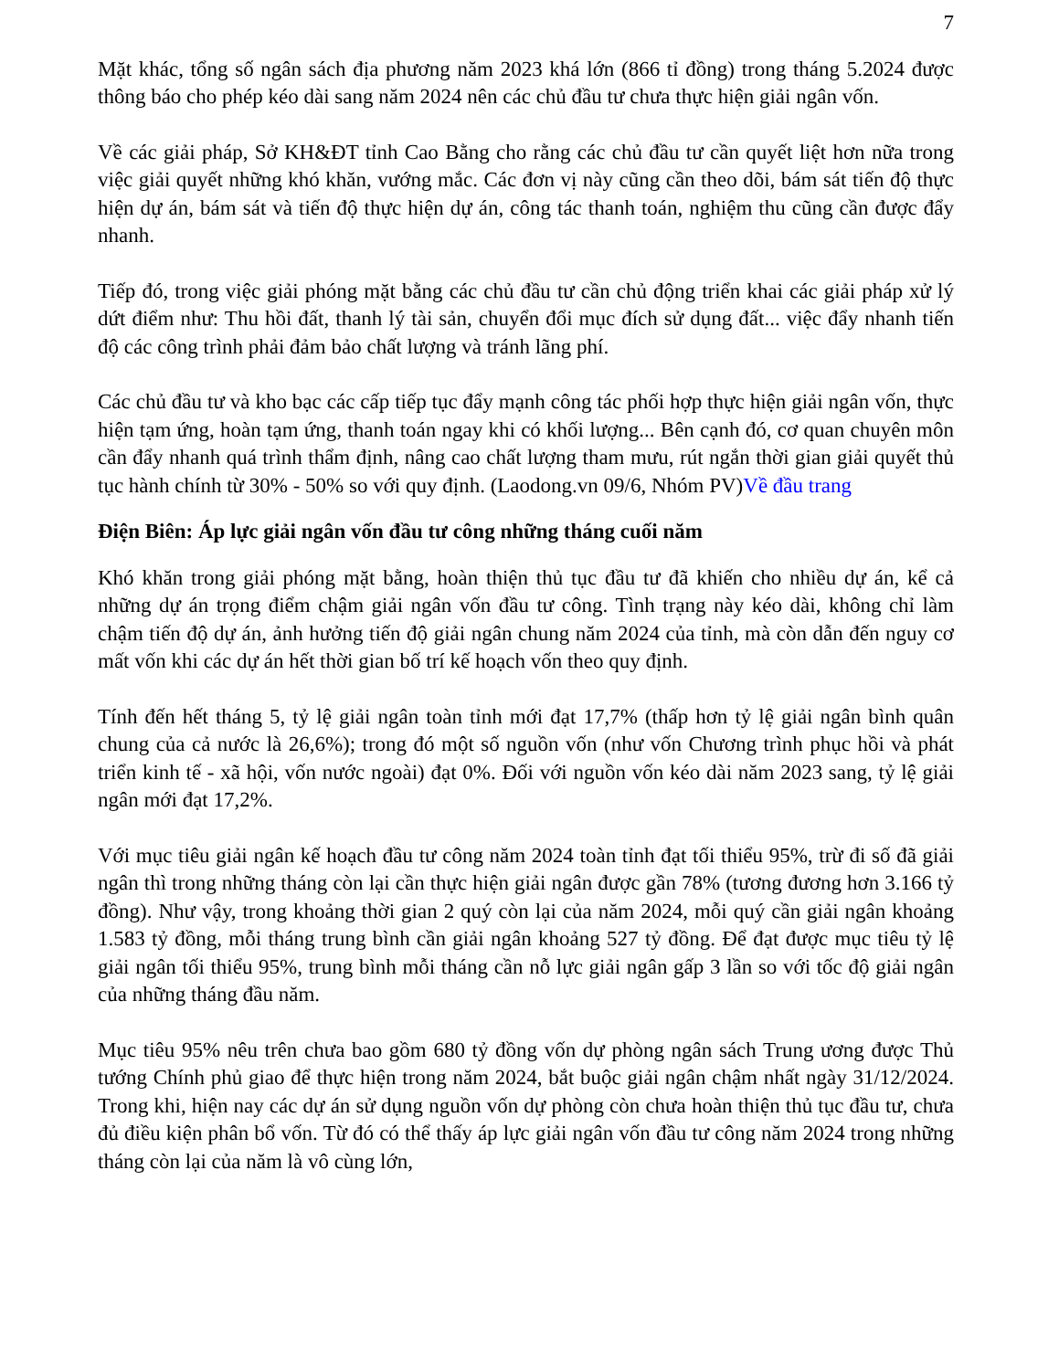7
Mặt khác, tổng số ngân sách địa phương năm 2023 khá lớn (866 tỉ đồng) trong tháng 5.2024 được thông báo cho phép kéo dài sang năm 2024 nên các chủ đầu tư chưa thực hiện giải ngân vốn.
Về các giải pháp, Sở KH&ĐT tỉnh Cao Bằng cho rằng các chủ đầu tư cần quyết liệt hơn nữa trong việc giải quyết những khó khăn, vướng mắc. Các đơn vị này cũng cần theo dõi, bám sát tiến độ thực hiện dự án, bám sát và tiến độ thực hiện dự án, công tác thanh toán, nghiệm thu cũng cần được đẩy nhanh.
Tiếp đó, trong việc giải phóng mặt bằng các chủ đầu tư cần chủ động triển khai các giải pháp xử lý dứt điểm như: Thu hồi đất, thanh lý tài sản, chuyển đổi mục đích sử dụng đất... việc đẩy nhanh tiến độ các công trình phải đảm bảo chất lượng và tránh lãng phí.
Các chủ đầu tư và kho bạc các cấp tiếp tục đẩy mạnh công tác phối hợp thực hiện giải ngân vốn, thực hiện tạm ứng, hoàn tạm ứng, thanh toán ngay khi có khối lượng... Bên cạnh đó, cơ quan chuyên môn cần đẩy nhanh quá trình thẩm định, nâng cao chất lượng tham mưu, rút ngắn thời gian giải quyết thủ tục hành chính từ 30% - 50% so với quy định. (Laodong.vn 09/6, Nhóm PV)Về đầu trang
Điện Biên: Áp lực giải ngân vốn đầu tư công những tháng cuối năm
Khó khăn trong giải phóng mặt bằng, hoàn thiện thủ tục đầu tư đã khiến cho nhiều dự án, kể cả những dự án trọng điểm chậm giải ngân vốn đầu tư công. Tình trạng này kéo dài, không chỉ làm chậm tiến độ dự án, ảnh hưởng tiến độ giải ngân chung năm 2024 của tỉnh, mà còn dẫn đến nguy cơ mất vốn khi các dự án hết thời gian bố trí kế hoạch vốn theo quy định.
Tính đến hết tháng 5, tỷ lệ giải ngân toàn tỉnh mới đạt 17,7% (thấp hơn tỷ lệ giải ngân bình quân chung của cả nước là 26,6%); trong đó một số nguồn vốn (như vốn Chương trình phục hồi và phát triển kinh tế - xã hội, vốn nước ngoài) đạt 0%. Đối với nguồn vốn kéo dài năm 2023 sang, tỷ lệ giải ngân mới đạt 17,2%.
Với mục tiêu giải ngân kế hoạch đầu tư công năm 2024 toàn tỉnh đạt tối thiểu 95%, trừ đi số đã giải ngân thì trong những tháng còn lại cần thực hiện giải ngân được gần 78% (tương đương hơn 3.166 tỷ đồng). Như vậy, trong khoảng thời gian 2 quý còn lại của năm 2024, mỗi quý cần giải ngân khoảng 1.583 tỷ đồng, mỗi tháng trung bình cần giải ngân khoảng 527 tỷ đồng. Để đạt được mục tiêu tỷ lệ giải ngân tối thiểu 95%, trung bình mỗi tháng cần nỗ lực giải ngân gấp 3 lần so với tốc độ giải ngân của những tháng đầu năm.
Mục tiêu 95% nêu trên chưa bao gồm 680 tỷ đồng vốn dự phòng ngân sách Trung ương được Thủ tướng Chính phủ giao để thực hiện trong năm 2024, bắt buộc giải ngân chậm nhất ngày 31/12/2024. Trong khi, hiện nay các dự án sử dụng nguồn vốn dự phòng còn chưa hoàn thiện thủ tục đầu tư, chưa đủ điều kiện phân bổ vốn. Từ đó có thể thấy áp lực giải ngân vốn đầu tư công năm 2024 trong những tháng còn lại của năm là vô cùng lớn,